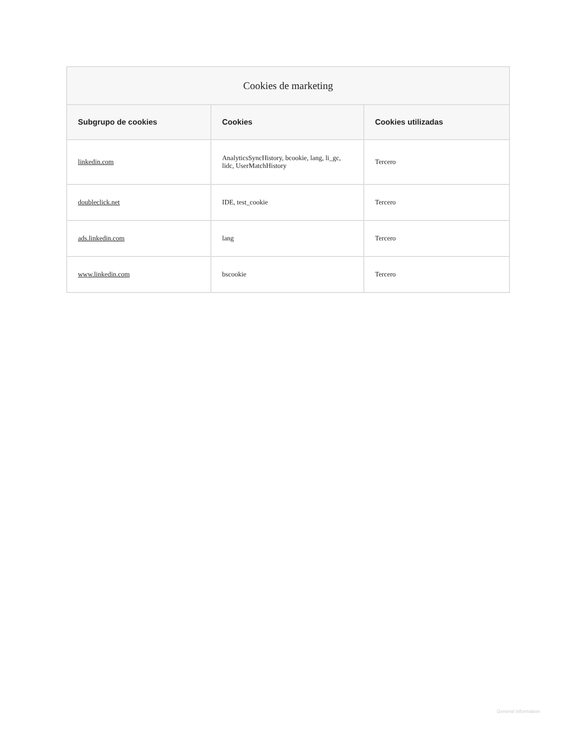| Cookies de marketing | | |
| --- | --- | --- |
| Subgrupo de cookies | Cookies | Cookies utilizadas |
| linkedin.com | AnalyticsSyncHistory, bcookie, lang, li_gc, lidc, UserMatchHistory | Tercero |
| doubleclick.net | IDE, test_cookie | Tercero |
| ads.linkedin.com | lang | Tercero |
| www.linkedin.com | bscookie | Tercero |
General Information